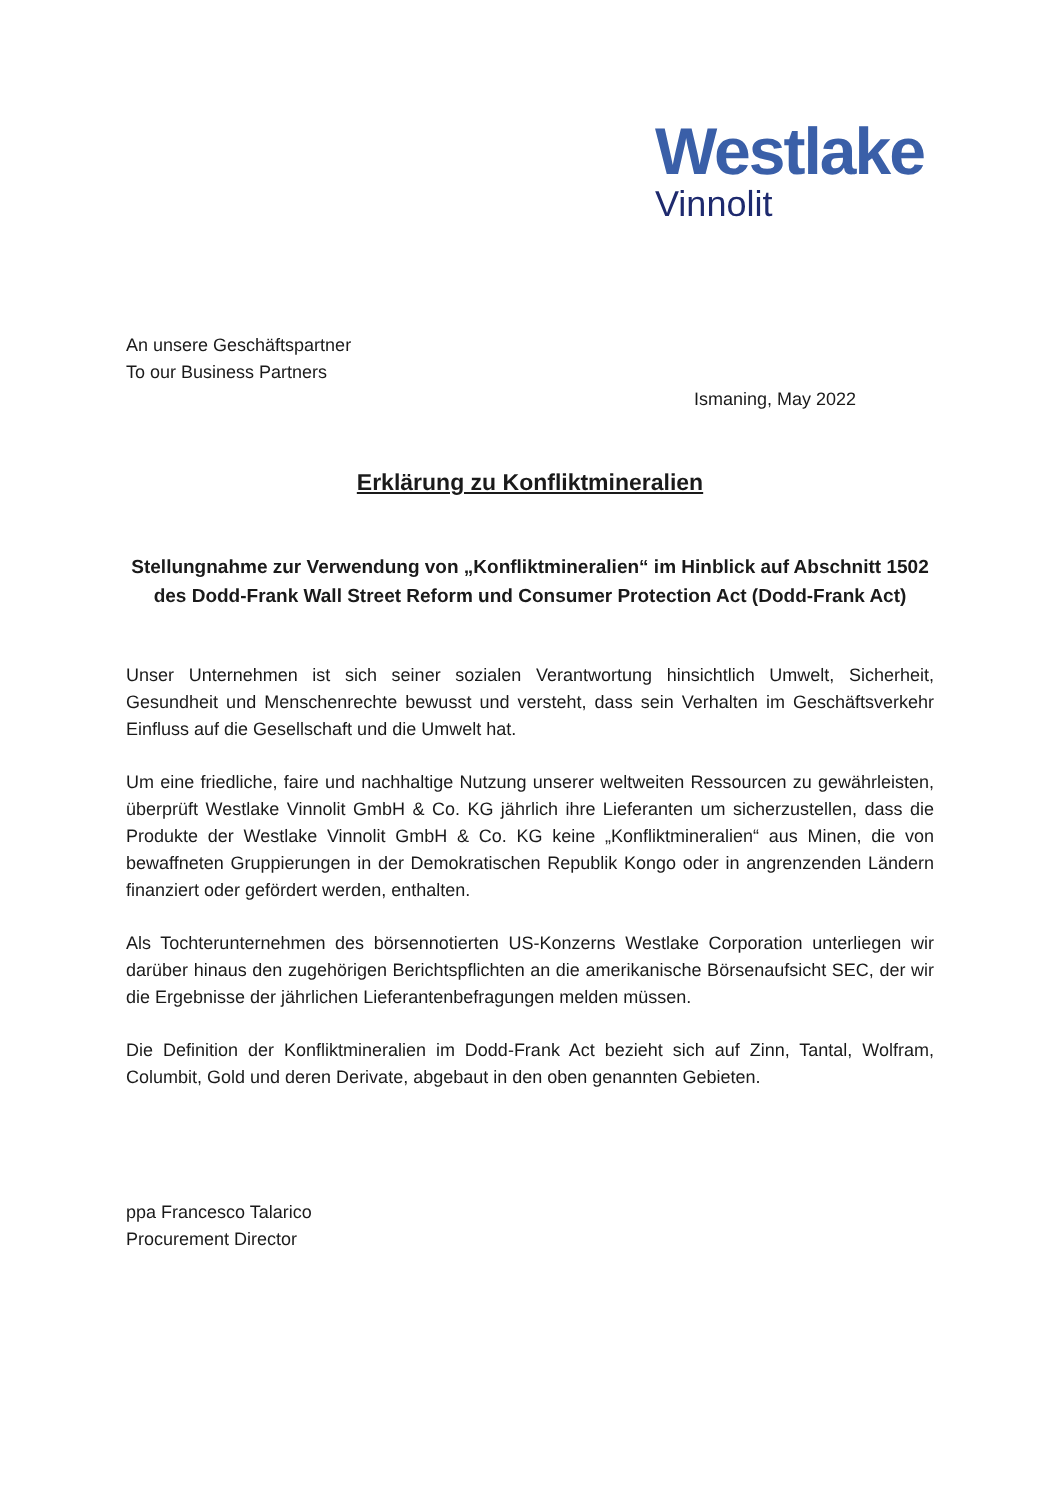Westlake
Vinnolit
An unsere Geschäftspartner
To our Business Partners
Ismaning, May 2022
Erklärung zu Konfliktmineralien
Stellungnahme zur Verwendung von „Konfliktmineralien“ im Hinblick auf Abschnitt 1502 des Dodd-Frank Wall Street Reform und Consumer Protection Act (Dodd-Frank Act)
Unser Unternehmen ist sich seiner sozialen Verantwortung hinsichtlich Umwelt, Sicherheit, Gesundheit und Menschenrechte bewusst und versteht, dass sein Verhalten im Geschäftsverkehr Einfluss auf die Gesellschaft und die Umwelt hat.
Um eine friedliche, faire und nachhaltige Nutzung unserer weltweiten Ressourcen zu gewährleisten, überprüft Westlake Vinnolit GmbH & Co. KG jährlich ihre Lieferanten um sicherzustellen, dass die Produkte der Westlake Vinnolit GmbH & Co. KG keine „Konfliktmineralien“ aus Minen, die von bewaffneten Gruppierungen in der Demokratischen Republik Kongo oder in angrenzenden Ländern finanziert oder gefördert werden, enthalten.
Als Tochterunternehmen des börsennotierten US-Konzerns Westlake Corporation unterliegen wir darüber hinaus den zugehörigen Berichtspflichten an die amerikanische Börsenaufsicht SEC, der wir die Ergebnisse der jährlichen Lieferantenbefragungen melden müssen.
Die Definition der Konfliktmineralien im Dodd-Frank Act bezieht sich auf Zinn, Tantal, Wolfram, Columbit, Gold und deren Derivate, abgebaut in den oben genannten Gebieten.
ppa Francesco Talarico
Procurement Director